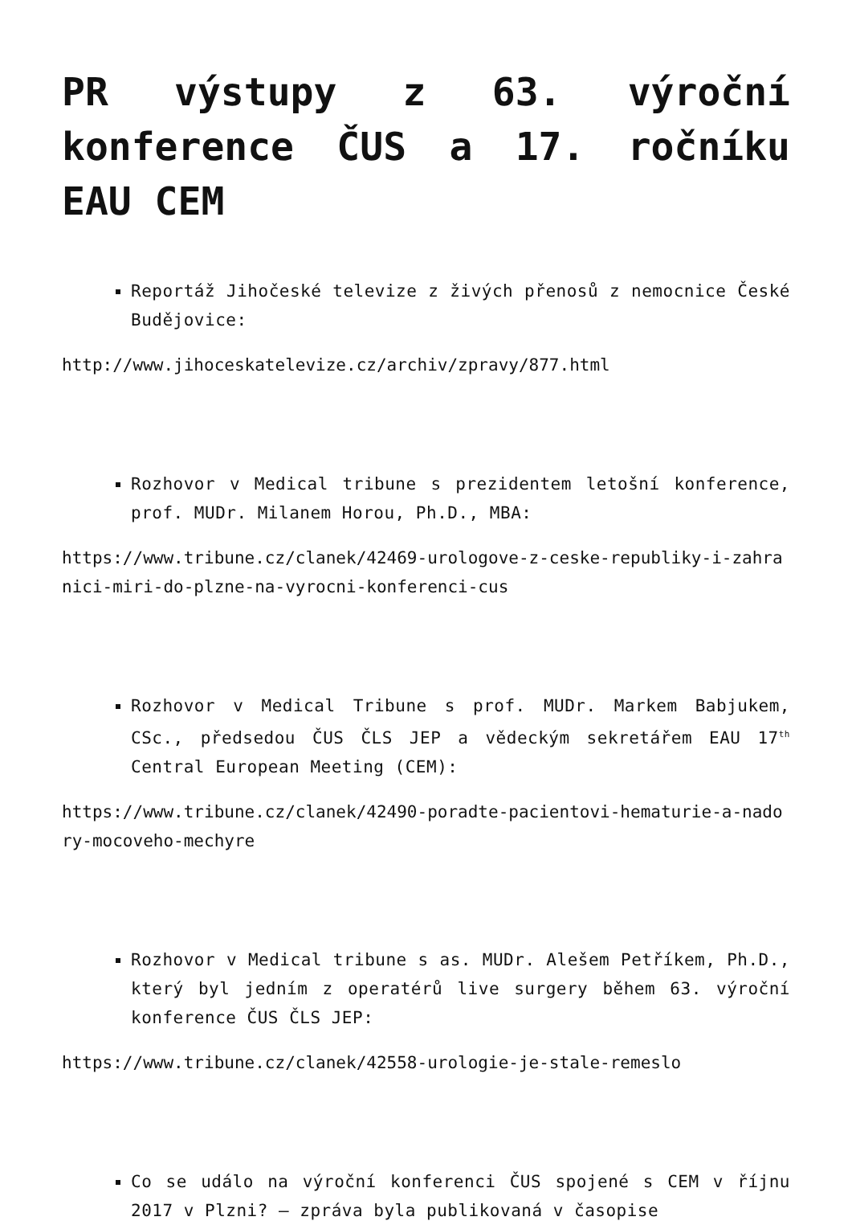PR výstupy z 63. výroční konference ČUS a 17. ročníku EAU CEM
Reportáž Jihočeské televize z živých přenosů z nemocnice České Budějovice:
http://www.jihoceskatelevize.cz/archiv/zpravy/877.html
Rozhovor v Medical tribune s prezidentem letošní konference, prof. MUDr. Milanem Horou, Ph.D., MBA:
https://www.tribune.cz/clanek/42469-urologove-z-ceske-republiky-i-zahranici-miri-do-plzne-na-vyrocni-konferenci-cus
Rozhovor v Medical Tribune s prof. MUDr. Markem Babjukem, CSc., předsedou ČUS ČLS JEP a vědeckým sekretářem EAU 17<sup>th</sup> Central European Meeting (CEM):
https://www.tribune.cz/clanek/42490-poradte-pacientovi-hematurie-a-nadory-mocoveho-mechyre
Rozhovor v Medical tribune s as. MUDr. Alešem Petříkem, Ph.D., který byl jedním z operatérů live surgery během 63. výroční konference ČUS ČLS JEP:
https://www.tribune.cz/clanek/42558-urologie-je-stale-remeslo
Co se událo na výroční konferenci ČUS spojené s CEM v říjnu 2017 v Plzni? – zpráva byla publikovaná v časopise